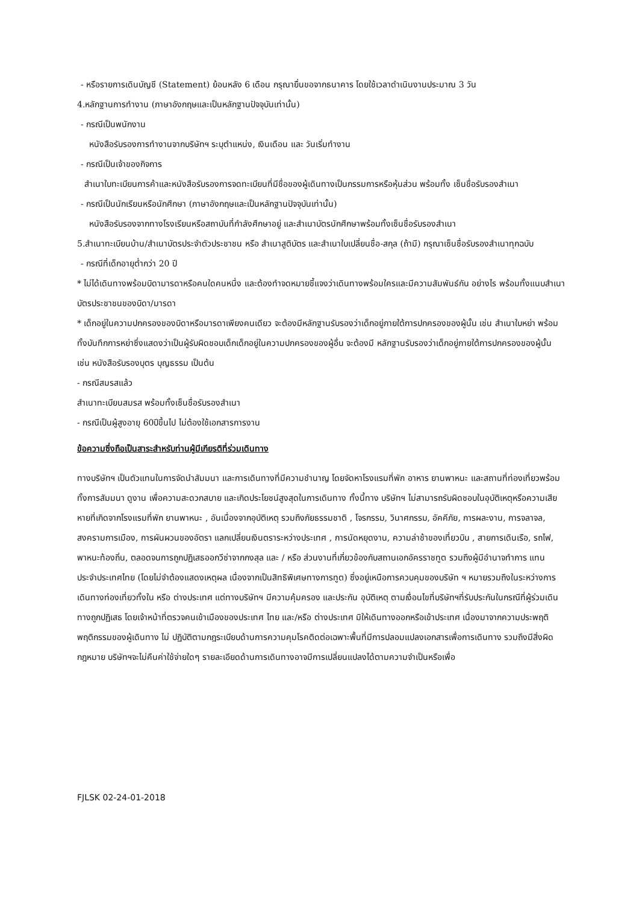- หรือรายการเดินบัญชี (Statement) ย้อนหลัง 6 เดือน กรุณายื่นขอจากธนาคาร โดยใช้เวลาดำเนินงานประมาณ 3 วัน
4.หลักฐานการทำงาน (ภาษาอังกฤษและเป็นหลักฐานปัจจุบันเท่านั้น)
- กรณีเป็นพนักงาน
หนังสือรับรองการทำงานจากบริษัทฯ ระบุตำแหน่ง, เงินเดือน และ วันเริ่มทำงาน
- กรณีเป็นเจ้าของกิจการ
สำเนาใบทะเบียนการค้าและหนังสือรับรองการจดทะเบียนที่มีชื่อของผู้เดินทางเป็นกรรมการหรือหุ้นส่วน พร้อมทั้ง เซ็นชื่อรับรองสำเนา
- กรณีเป็นนักเรียนหรือนักศึกษา (ภาษาอังกฤษและเป็นหลักฐานปัจจุบันเท่านั้น)
หนังสือรับรองจากทางโรงเรียนหรือสถาบันที่กำลังศึกษาอยู่ และสำเนาบัตรนักศึกษาพร้อมทั้งเซ็นชื่อรับรองสำเนา
5.สำเนาทะเบียนบ้าน/สำเนาบัตรประจำตัวประชาชน หรือ สำเนาสูติบัตร และสำเนาใบเปลี่ยนชื่อ-สกุล (ถ้ามี) กรุณาเซ็นชื่อรับรองสำเนาทุกฉบับ
- กรณีที่เด็กอายุต่ำกว่า 20 ปี
* ไม่ได้เดินทางพร้อมบิดามารดาหรือคนใดคนหนึ่ง และต้องทำจดหมายชี้แจงว่าเดินทางพร้อมใครและมีความสัมพันธ์กัน อย่างไร พร้อมทั้งแนบสำเนาบัตรประชาชนของบิดา/มารดา
* เด็กอยู่ในความปกครองของบิดาหรือมารดาเพียงคนเดียว จะต้องมีหลักฐานรับรองว่าเด็กอยู่ภายใต้การปกครองของผู้นั้น เช่น สำเนาใบหย่า พร้อมทั้งบันทึกการหย่าซึ่งแสดงว่าเป็นผู้รับผิดชอบเด็กเด็กอยู่ในความปกครองของผู้อื่น จะต้องมี หลักฐานรับรองว่าเด็กอยู่ภายใต้การปกครองของผู้นั้น เช่น หนังสือรับรองบุตร บุญธรรม เป็นต้น
- กรณีสมรสแล้ว
สำเนาทะเบียนสมรส พร้อมทั้งเซ็นชื่อรับรองสำเนา
- กรณีเป็นผู้สูงอายุ 60ปีขึ้นไป ไม่ต้องใช้เอกสารการงาน
ข้อความซึ่งถือเป็นสาระสำหรับท่านผู้มีเกียรติที่ร่วมเดินทาง
ทางบริษัทฯ เป็นตัวแทนในการจัดนำสัมมนา และการเดินทางที่มีความชำนาญ โดยจัดหาโรงแรมที่พัก อาหาร ยานพาหนะ และสถานที่ท่องเที่ยวพร้อมทั้งการสัมมนา ดูงาน เพื่อความสะดวกสบาย และเกิดประโยชน์สูงสุดในการเดินทาง ทั้งนี้ทาง บริษัทฯ ไม่สามารถรับผิดชอบในอุบัติเหตุหรือความเสียหายที่เกิดจากโรงแรมที่พัก ยานพาหนะ , อันเนื่องจากอุบัติเหตุ รวมถึงภัยธรรมชาติ , โจรกรรม, วินาศกรรม, อัคคีภัย, การผละงาน, การจลาจล, สงครามการเมือง, การผันผวนของอัตรา แลกเปลี่ยนเงินตราระหว่างประเทศ , การนัดหยุดงาน, ความล่าช้าของเที่ยวบิน , สายการเดินเรือ, รถไฟ, พาหนะท้องถิ่น, ตลอดจนการถูกปฏิเสธออกวีซ่าจากกงสุล และ / หรือ ส่วนงานที่เกี่ยวข้องกับสถานเอกอัครราชทูต รวมถึงผู้มีอำนาจทำการ แทนประจำประเทศไทย (โดยไม่จำต้องแสดงเหตุผล เนื่องจากเป็นสิทธิพิเศษทางการทูต) ซึ่งอยู่เหนือการควบคุมของบริษัท ฯ หมายรวมถึงในระหว่างการเดินทางท่องเที่ยวทั้งใน หรือ ต่างประเทศ แต่ทางบริษัทฯ มีความคุ้มครอง และประกัน อุบัติเหตุ ตามเงื่อนไขที่บริษัทฯที่รับประกันในกรณีที่ผู้ร่วมเดินทางถูกปฏิเสธ โดยเจ้าหน้าที่ตรวจคนเข้าเมืองของประเทศ ไทย และ/หรือ ต่างประเทศ มิให้เดินทางออกหรือเข้าประเทศ เนื่องมาจากความประพฤติ พฤติกรรมของผู้เดินทาง ไม่ ปฏิบัติตามกฎระเบียบด้านการความคุมโรคติดต่อเฉพาะพื้นที่มีการปลอมแปลงเอกสารเพื่อการเดินทาง รวมถึงมีสิ่งผิด กฎหมาย บริษัทฯจะไม่คืนค่าใช้จ่ายใดๆ รายละเอียดด้านการเดินทางอาจมีการเปลี่ยนแปลงได้ตามความจำเป็นหรือเพื่อ
FJLSK 02-24-01-2018